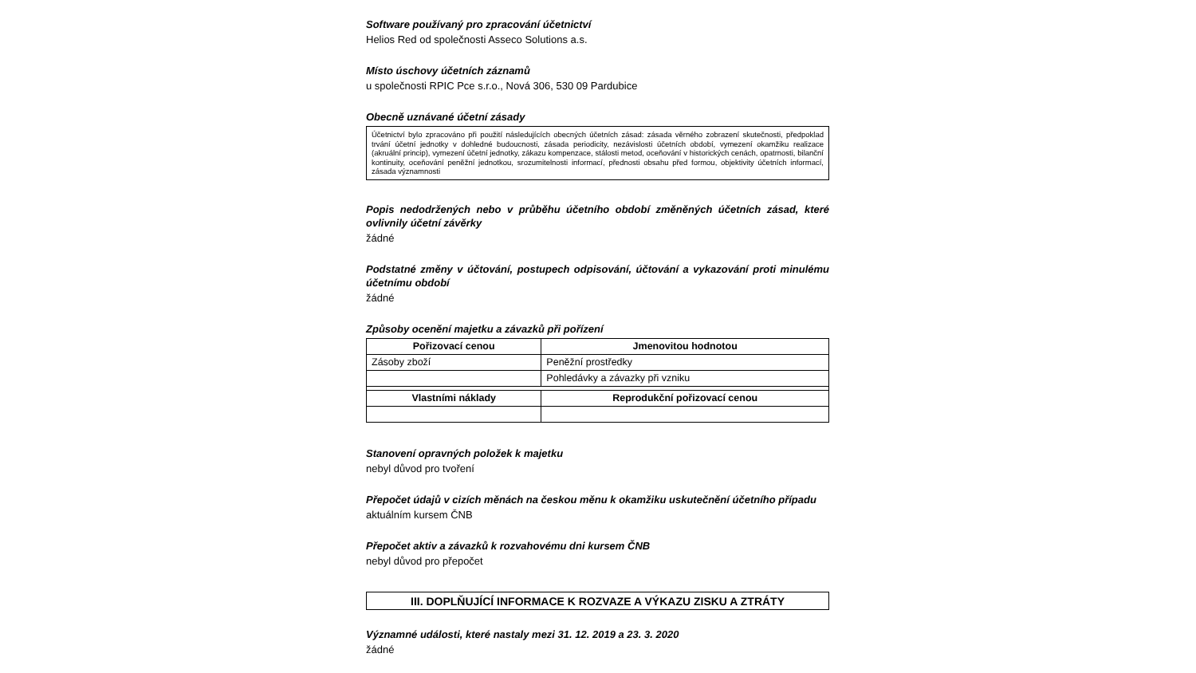Software používaný pro zpracování účetnictví
Helios Red od společnosti Asseco Solutions a.s.
Místo úschovy účetních záznamů
u společnosti RPIC Pce s.r.o., Nová 306, 530 09 Pardubice
Obecně uznávané účetní zásady
Účetnictví bylo zpracováno při použití následujících obecných účetních zásad: zásada věrného zobrazení skutečnosti, předpoklad trvání účetní jednotky v dohledné budoucnosti, zásada periodicity, nezávislosti účetních období, vymezení okamžiku realizace (akruální princip), vymezení účetní jednotky, zákazu kompenzace, stálosti metod, oceňování v historických cenách, opatrnosti, bilanční kontinuity, oceňování peněžní jednotkou, srozumitelnosti informací, přednosti obsahu před formou, objektivity účetních informací, zásada významnosti
Popis nedodržených nebo v průběhu účetního období změněných účetních zásad, které ovlivnily účetní závěrky
žádné
Podstatné změny v účtování, postupech odpisování, účtování a vykazování proti minulému účetnímu období
žádné
Způsoby ocenění majetku a závazků při pořízení
| Pořizovací cenou | Jmenovitou hodnotou |
| --- | --- |
| Zásoby zboží | Peněžní prostředky |
| | Pohledávky a závazky při vzniku |
| Vlastními náklady | Reprodukční pořizovací cenou |
Stanovení opravných položek k majetku
nebyl důvod pro tvoření
Přepočet údajů v cizích měnách na českou měnu k okamžiku uskutečnění účetního případu
aktuálním kursem ČNB
Přepočet aktiv a závazků k rozvahovému dni kursem ČNB
nebyl důvod pro přepočet
III. DOPLŇUJÍCÍ INFORMACE K ROZVAZE A VÝKAZU ZISKU A ZTRÁTY
Významné události, které nastaly mezi 31. 12. 2019 a 23. 3. 2020
žádné